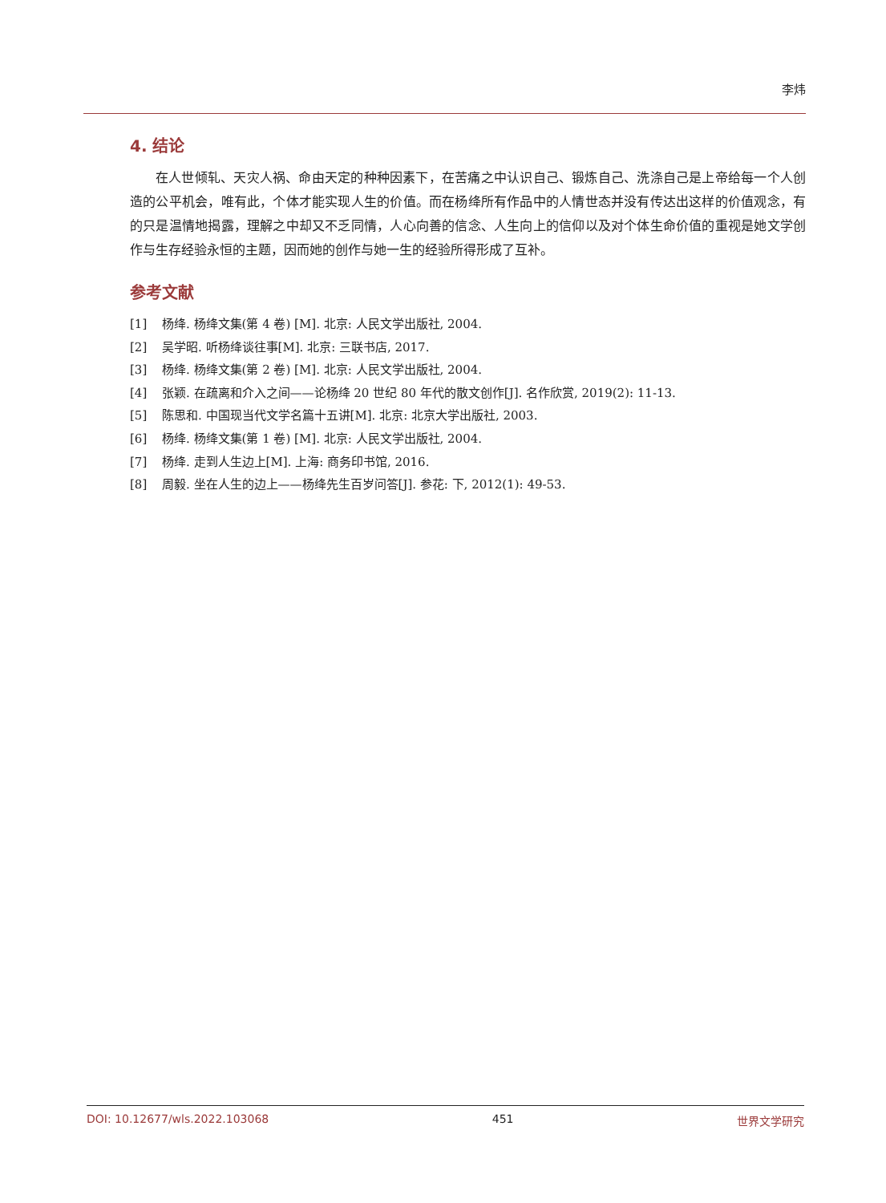李炜
4. 结论
在人世倾轧、天灾人祸、命由天定的种种因素下，在苦痛之中认识自己、锻炼自己、洗涤自己是上帝给每一个人创造的公平机会，唯有此，个体才能实现人生的价值。而在杨绛所有作品中的人情世态并没有传达出这样的价值观念，有的只是温情地揭露，理解之中却又不乏同情，人心向善的信念、人生向上的信仰以及对个体生命价值的重视是她文学创作与生存经验永恒的主题，因而她的创作与她一生的经验所得形成了互补。
参考文献
[1] 杨绛. 杨绛文集(第 4 卷) [M]. 北京: 人民文学出版社, 2004.
[2] 吴学昭. 听杨绛谈往事[M]. 北京: 三联书店, 2017.
[3] 杨绛. 杨绛文集(第 2 卷) [M]. 北京: 人民文学出版社, 2004.
[4] 张颖. 在疏离和介入之间——论杨绛 20 世纪 80 年代的散文创作[J]. 名作欣赏, 2019(2): 11-13.
[5] 陈思和. 中国现当代文学名篇十五讲[M]. 北京: 北京大学出版社, 2003.
[6] 杨绛. 杨绛文集(第 1 卷) [M]. 北京: 人民文学出版社, 2004.
[7] 杨绛. 走到人生边上[M]. 上海: 商务印书馆, 2016.
[8] 周毅. 坐在人生的边上——杨绛先生百岁问答[J]. 参花: 下, 2012(1): 49-53.
DOI: 10.12677/wls.2022.103068 451 世界文学研究